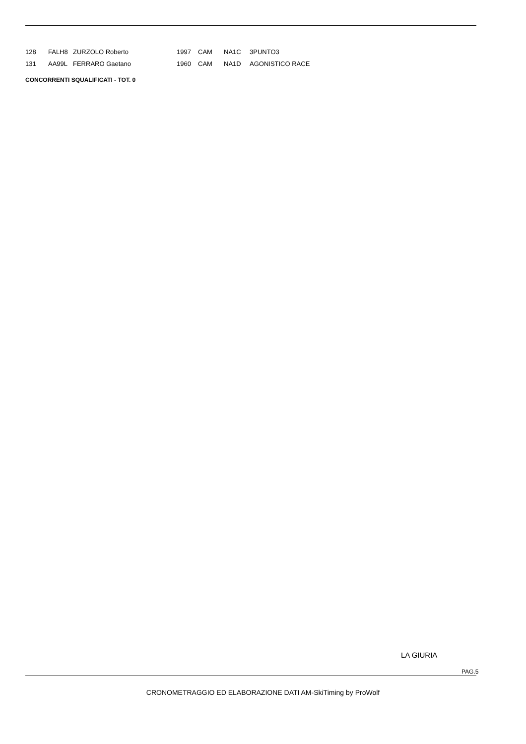| 128 | FALH8 | ZURZOLO Roberto | 1997 | CAM | NA1C | 3PUNTO3 |
| 131 | AA99L | FERRARO Gaetano | 1960 | CAM | NA1D | AGONISTICO RACE |
CONCORRENTI SQUALIFICATI - TOT. 0
LA GIURIA
PAG.5
CRONOMETRAGGIO ED ELABORAZIONE DATI AM-SkiTiming by ProWolf